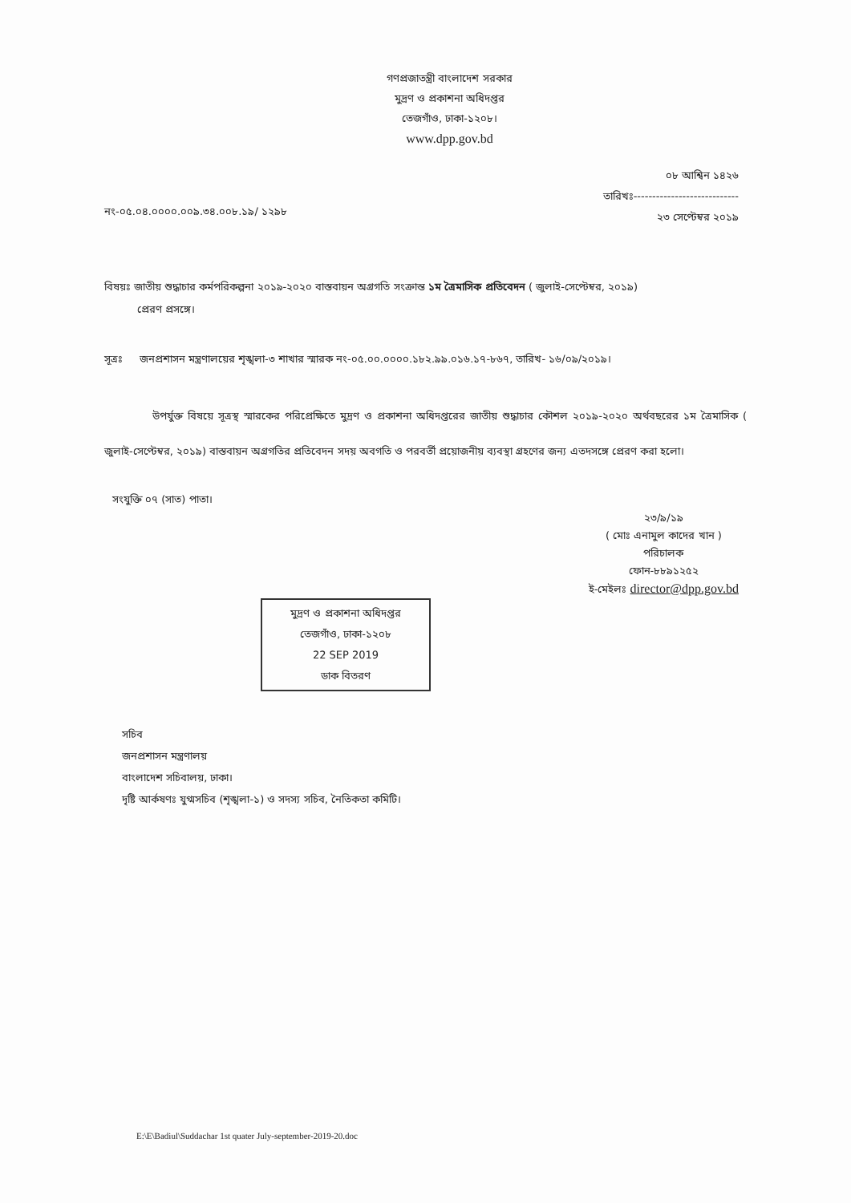গণপ্রজাতন্ত্রী বাংলাদেশ সরকার
মুদ্রণ ও প্রকাশনা অধিদপ্তর
তেজগাঁও, ঢাকা-১২০৮।
www.dpp.gov.bd
নং-০৫.০৪.০০০০.০০৯.৩৪.০০৮.১৯/ ১২৯৮
০৮ আশ্বিন ১৪২৬
তারিখঃ----------------------------
২৩ সেপ্টেম্বর ২০১৯
বিষয়ঃ জাতীয় শুদ্ধাচার কর্মপরিকল্পনা ২০১৯-২০২০ বাস্তবায়ন অগ্রগতি সংক্রান্ত ১ম ত্রৈমাসিক প্রতিবেদন ( জুলাই-সেপ্টেম্বর, ২০১৯)
প্রেরণ প্রসঙ্গে।
সূত্রঃ জনপ্রশাসন মন্ত্রণালয়ের শৃঙ্খলা-৩ শাখার স্মারক নং-০৫.০০.০০০০.১৮২.৯৯.০১৬.১৭-৮৬৭, তারিখ- ১৬/০৯/২০১৯।
উপর্যুক্ত বিষয়ে সূত্রস্থ স্মারকের পরিপ্রেক্ষিতে মুদ্রণ ও প্রকাশনা অধিদপ্তরের জাতীয় শুদ্ধাচার কৌশল ২০১৯-২০২০ অর্থবছরের ১ম ত্রৈমাসিক ( জুলাই-সেপ্টেম্বর, ২০১৯) বাস্তবায়ন অগ্রগতির প্রতিবেদন সদয় অবগতি ও পরবর্তী প্রয়োজনীয় ব্যবস্থা গ্রহণের জন্য এতদসঙ্গে প্রেরণ করা হলো।
সংযুক্তি ০৭ (সাত) পাতা।
২৩/৯/১৯
( মোঃ এনামুল কাদের খান )
পরিচালক
ফোন-৮৮৯১২৫২
ই-মেইলঃ director@dpp.gov.bd
মুদ্রণ ও প্রকাশনা অধিদপ্তর
তেজগাঁও, ঢাকা-১২০৮
22 SEP 2019
ডাক বিতরণ
সচিব
জনপ্রশাসন মন্ত্রণালয়
বাংলাদেশ সচিবালয়, ঢাকা।
দৃষ্টি আর্কষণঃ যুগ্মসচিব (শৃঙ্খলা-১) ও সদস্য সচিব, নৈতিকতা কমিটি।
E:\E\Badiul\Suddachar 1st quater July-september-2019-20.doc